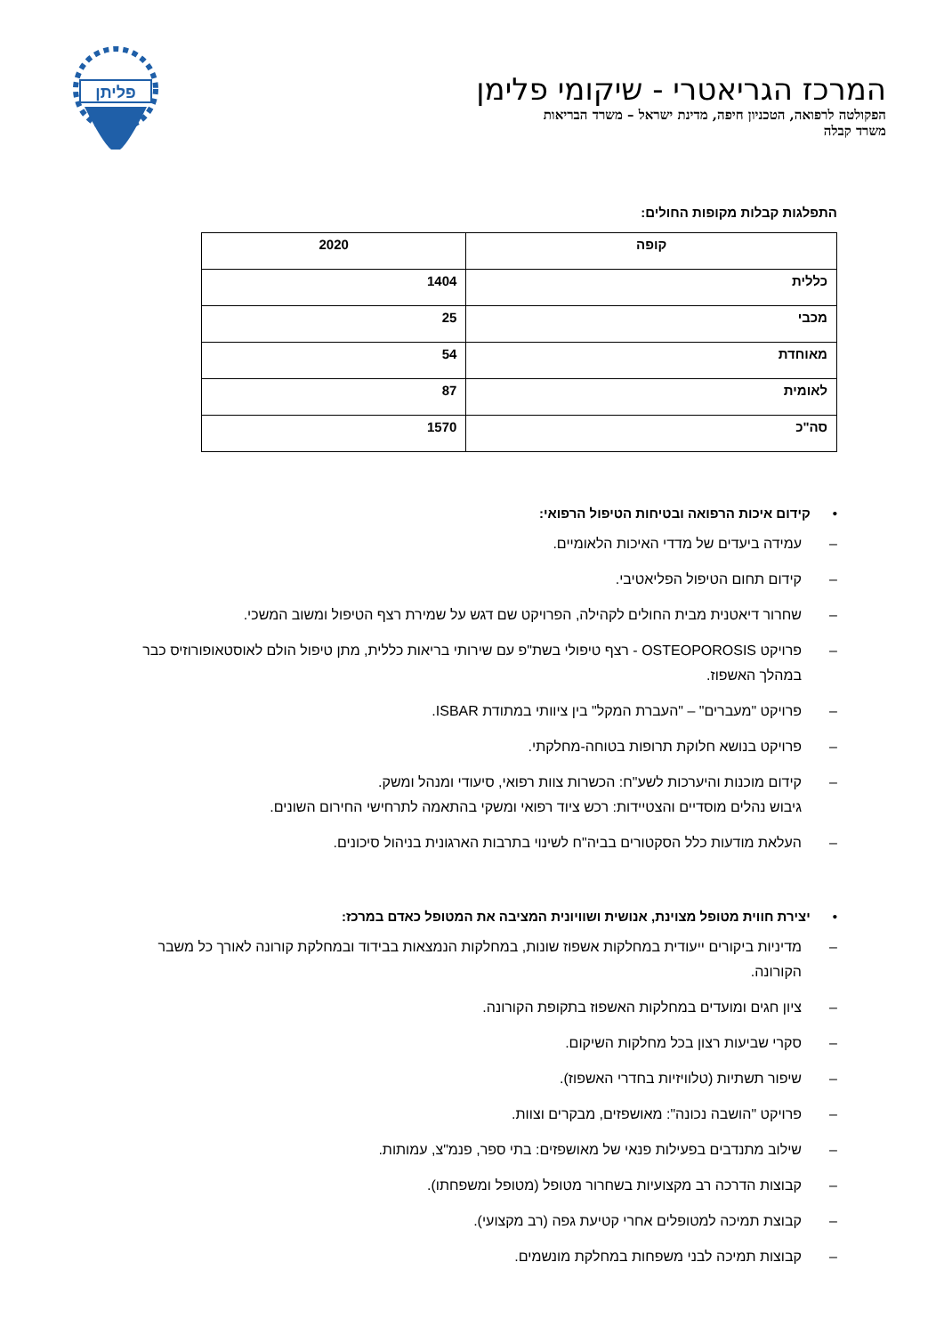המרכז הגריאטרי - שיקומי פלימן
הפקולטה לרפואה, הטכניון חיפה, מדינת ישראל – משרד הבריאות
משרד קבלה
פליתן
התפלגות קבלות מקופות החולים:
| קופה | 2020 |
| --- | --- |
| כללית | 1404 |
| מכבי | 25 |
| מאוחדת | 54 |
| לאומית | 87 |
| סה"כ | 1570 |
• קידום איכות הרפואה ובטיחות הטיפול הרפואי:
– עמידה ביעדים של מדדי האיכות הלאומיים.
– קידום תחום הטיפול הפליאטיבי.
– שחרור דיאטנית מבית החולים לקהילה, הפרויקט שם דגש על שמירת רצף הטיפול ומשוב המשכי.
– פרויקט OSTEOPOROSIS - רצף טיפולי בשת"פ עם שירותי בריאות כללית, מתן טיפול הולם לאוסטאופורוזיס כבר במהלך האשפוז.
– פרויקט "מעברים" – "העברת המקל" בין ציוותי במתודת ISBAR.
– פרויקט בנושא חלוקת תרופות בטוחה-מחלקתי.
– קידום מוכנות והיערכות לשע"ח: הכשרות צוות רפואי, סיעודי ומנהל ומשק.
גיבוש נהלים מוסדיים והצטיידות: רכש ציוד רפואי ומשקי בהתאמה לתרחישי החירום השונים.
– העלאת מודעות כלל הסקטורים בביה"ח לשינוי בתרבות הארגונית בניהול סיכונים.
• יצירת חווית מטופל מצוינת, אנושית ושוויונית המציבה את המטופל כאדם במרכז:
– מדיניות ביקורים ייעודית במחלקות אשפוז שונות, במחלקות הנמצאות בבידוד ובמחלקת קורונה לאורך כל משבר הקורונה.
– ציון חגים ומועדים במחלקות האשפוז בתקופת הקורונה.
– סקרי שביעות רצון בכל מחלקות השיקום.
– שיפור תשתיות (טלוויזיות בחדרי האשפוז).
– פרויקט "הושבה נכונה": מאושפזים, מבקרים וצוות.
– שילוב מתנדבים בפעילות פנאי של מאושפזים: בתי ספר, פנמ"צ, עמותות.
– קבוצות הדרכה רב מקצועיות בשחרור מטופל (מטופל ומשפחתו).
– קבוצת תמיכה למטופלים אחרי קטיעת גפה (רב מקצועי).
– קבוצות תמיכה לבני משפחות במחלקת מונשמים.